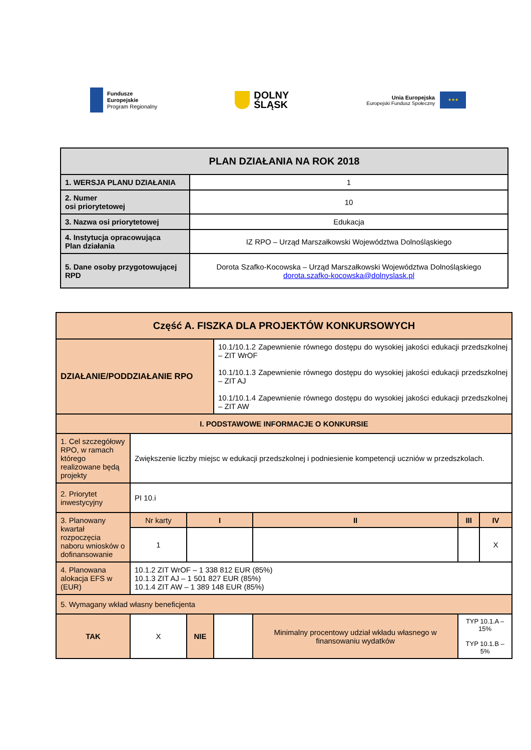Fundusze
Europejskie
Program Regionalny
DOLNY
ŚLĄSK
Unia Europejska
Europejski Fundusz Społeczny
★★★
| PLAN DZIAŁANIA NA ROK 2018 | |
| 1. WERSJA PLANU DZIAŁANIA | 1 |
| 2. Numer osi priorytetowej | 10 |
| 3. Nazwa osi priorytetowej | Edukacja |
| 4. Instytucja opracowująca Plan działania | IZ RPO – Urząd Marszałkowski Województwa Dolnośląskiego |
| 5. Dane osoby przygotowującej RPD | Dorota Szafko-Kocowska – Urząd Marszałkowski Województwa Dolnośląskiego dorota.szafko-kocowska@dolnyslask.pl |
| Część A. FISZKA DLA PROJEKTÓW KONKURSOWYCH | | | | | | |
| DZIAŁANIE/PODDZIAŁANIE RPO | | | 10.1/10.1.2 Zapewnienie równego dostępu do wysokiej jakości edukacji przedszkolnej – ZIT WrOF 10.1/10.1.3 Zapewnienie równego dostępu do wysokiej jakości edukacji przedszkolnej – ZIT AJ 10.1/10.1.4 Zapewnienie równego dostępu do wysokiej jakości edukacji przedszkolnej – ZIT AW | | | |
| I. PODSTAWOWE INFORMACJE O KONKURSIE | | | | | | |
| 1. Cel szczegółowy RPO, w ramach którego realizowane będą projekty | Zwiększenie liczby miejsc w edukacji przedszkolnej i podniesienie kompetencji uczniów w przedszkolach. | | | | | |
| 2. Priorytet inwestycyjny | PI 10.i | | | | | |
| 3. Planowany kwartał rozpoczęcia naboru wniosków o dofinansowanie | Nr karty | I | | II | III | IV |
| | 1 | | | | | X |
| 4. Planowana alokacja EFS w (EUR) | 10.1.2 ZIT WrOF – 1 338 812 EUR (85%) 10.1.3 ZIT AJ – 1 501 827 EUR (85%) 10.1.4 ZIT AW – 1 389 148 EUR (85%) | | | | | |
| 5. Wymagany wkład własny beneficjenta | | | | | | |
| TAK | X | NIE | | Minimalny procentowy udział wkładu własnego w finansowaniu wydatków | TYP 10.1.A – 15% TYP 10.1.B – 5% | |